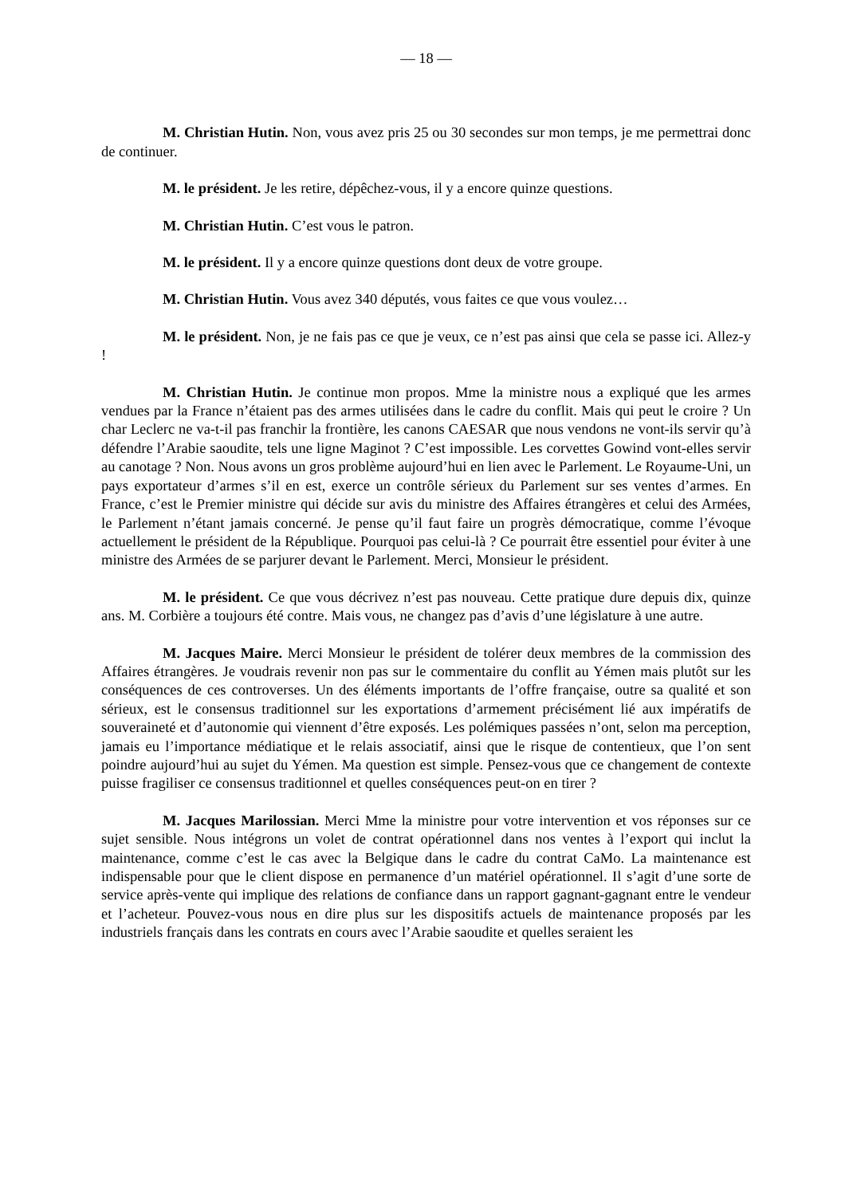— 18 —
M. Christian Hutin. Non, vous avez pris 25 ou 30 secondes sur mon temps, je me permettrai donc de continuer.
M. le président. Je les retire, dépêchez-vous, il y a encore quinze questions.
M. Christian Hutin. C’est vous le patron.
M. le président. Il y a encore quinze questions dont deux de votre groupe.
M. Christian Hutin. Vous avez 340 députés, vous faites ce que vous voulez…
M. le président. Non, je ne fais pas ce que je veux, ce n’est pas ainsi que cela se passe ici. Allez-y !
M. Christian Hutin. Je continue mon propos. Mme la ministre nous a expliqué que les armes vendues par la France n’étaient pas des armes utilisées dans le cadre du conflit. Mais qui peut le croire ? Un char Leclerc ne va-t-il pas franchir la frontière, les canons CAESAR que nous vendons ne vont-ils servir qu’à défendre l’Arabie saoudite, tels une ligne Maginot ? C’est impossible. Les corvettes Gowind vont-elles servir au canotage ? Non. Nous avons un gros problème aujourd’hui en lien avec le Parlement. Le Royaume-Uni, un pays exportateur d’armes s’il en est, exerce un contrôle sérieux du Parlement sur ses ventes d’armes. En France, c’est le Premier ministre qui décide sur avis du ministre des Affaires étrangères et celui des Armées, le Parlement n’étant jamais concerné. Je pense qu’il faut faire un progrès démocratique, comme l’évoque actuellement le président de la République. Pourquoi pas celui-là ? Ce pourrait être essentiel pour éviter à une ministre des Armées de se parjurer devant le Parlement. Merci, Monsieur le président.
M. le président. Ce que vous décrivez n’est pas nouveau. Cette pratique dure depuis dix, quinze ans. M. Corbière a toujours été contre. Mais vous, ne changez pas d’avis d’une législature à une autre.
M. Jacques Maire. Merci Monsieur le président de tolérer deux membres de la commission des Affaires étrangères. Je voudrais revenir non pas sur le commentaire du conflit au Yémen mais plutôt sur les conséquences de ces controverses. Un des éléments importants de l’offre française, outre sa qualité et son sérieux, est le consensus traditionnel sur les exportations d’armement précisément lié aux impératifs de souveraineté et d’autonomie qui viennent d’être exposés. Les polémiques passées n’ont, selon ma perception, jamais eu l’importance médiatique et le relais associatif, ainsi que le risque de contentieux, que l’on sent poindre aujourd’hui au sujet du Yémen. Ma question est simple. Pensez-vous que ce changement de contexte puisse fragiliser ce consensus traditionnel et quelles conséquences peut-on en tirer ?
M. Jacques Marilossian. Merci Mme la ministre pour votre intervention et vos réponses sur ce sujet sensible. Nous intégrons un volet de contrat opérationnel dans nos ventes à l’export qui inclut la maintenance, comme c’est le cas avec la Belgique dans le cadre du contrat CaMo. La maintenance est indispensable pour que le client dispose en permanence d’un matériel opérationnel. Il s’agit d’une sorte de service après-vente qui implique des relations de confiance dans un rapport gagnant-gagnant entre le vendeur et l’acheteur. Pouvez-vous nous en dire plus sur les dispositifs actuels de maintenance proposés par les industriels français dans les contrats en cours avec l’Arabie saoudite et quelles seraient les